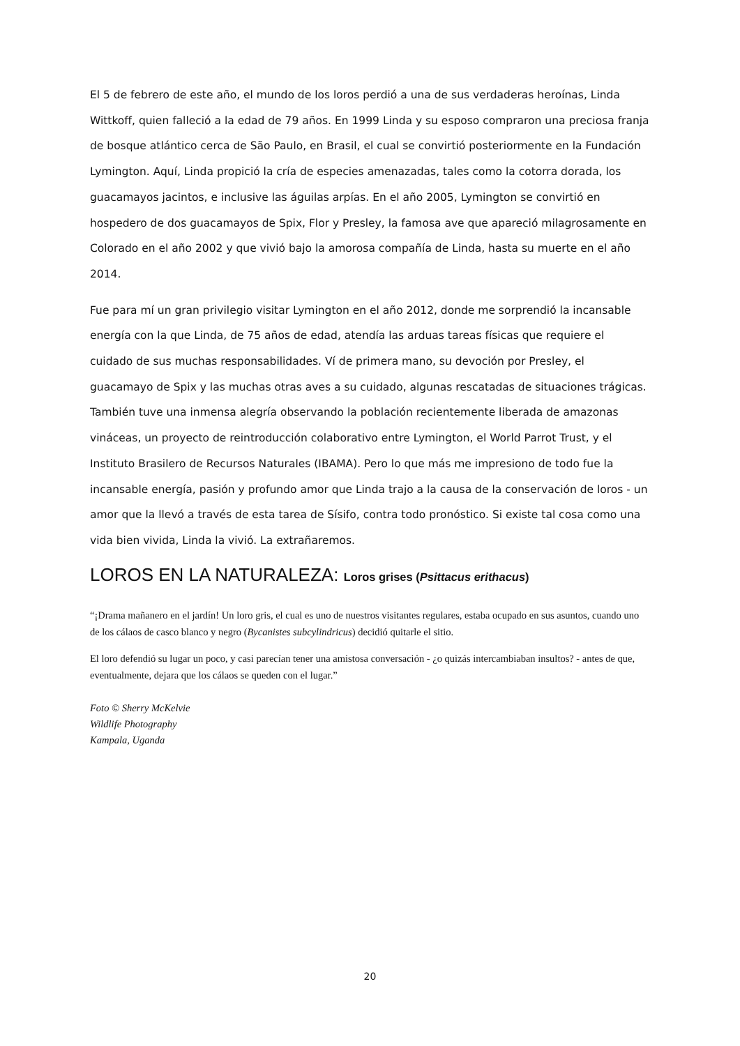El 5 de febrero de este año, el mundo de los loros perdió a una de sus verdaderas heroínas, Linda Wittkoff, quien falleció a la edad de 79 años. En 1999 Linda y su esposo compraron una preciosa franja de bosque atlántico cerca de São Paulo, en Brasil, el cual se convirtió posteriormente en la Fundación Lymington. Aquí, Linda propició la cría de especies amenazadas, tales como la cotorra dorada, los guacamayos jacintos, e inclusive las águilas arpías. En el año 2005, Lymington se convirtió en hospedero de dos guacamayos de Spix, Flor y Presley, la famosa ave que apareció milagrosamente en Colorado en el año 2002 y que vivió bajo la amorosa compañía de Linda, hasta su muerte en el año 2014.
Fue para mí un gran privilegio visitar Lymington en el año 2012, donde me sorprendió la incansable energía con la que Linda, de 75 años de edad, atendía las arduas tareas físicas que requiere el cuidado de sus muchas responsabilidades. Ví de primera mano, su devoción por Presley, el guacamayo de Spix y las muchas otras aves a su cuidado, algunas rescatadas de situaciones trágicas. También tuve una inmensa alegría observando la población recientemente liberada de amazonas vináceas, un proyecto de reintroducción colaborativo entre Lymington, el World Parrot Trust, y el Instituto Brasilero de Recursos Naturales (IBAMA). Pero lo que más me impresiono de todo fue la incansable energía, pasión y profundo amor que Linda trajo a la causa de la conservación de loros - un amor que la llevó a través de esta tarea de Sísifo, contra todo pronóstico. Si existe tal cosa como una vida bien vivida, Linda la vivió. La extrañaremos.
LOROS EN LA NATURALEZA: Loros grises (Psittacus erithacus)
“¡Drama mañanero en el jardín! Un loro gris, el cual es uno de nuestros visitantes regulares, estaba ocupado en sus asuntos, cuando uno de los cálaos de casco blanco y negro (Bycanistes subcylindricus) decidió quitarle el sitio.
El loro defendió su lugar un poco, y casi parecían tener una amistosa conversación - ¿o quizás intercambiaban insultos? - antes de que, eventualmente, dejara que los cálaos se queden con el lugar.”
Foto © Sherry McKelvie
Wildlife Photography
Kampala, Uganda
20